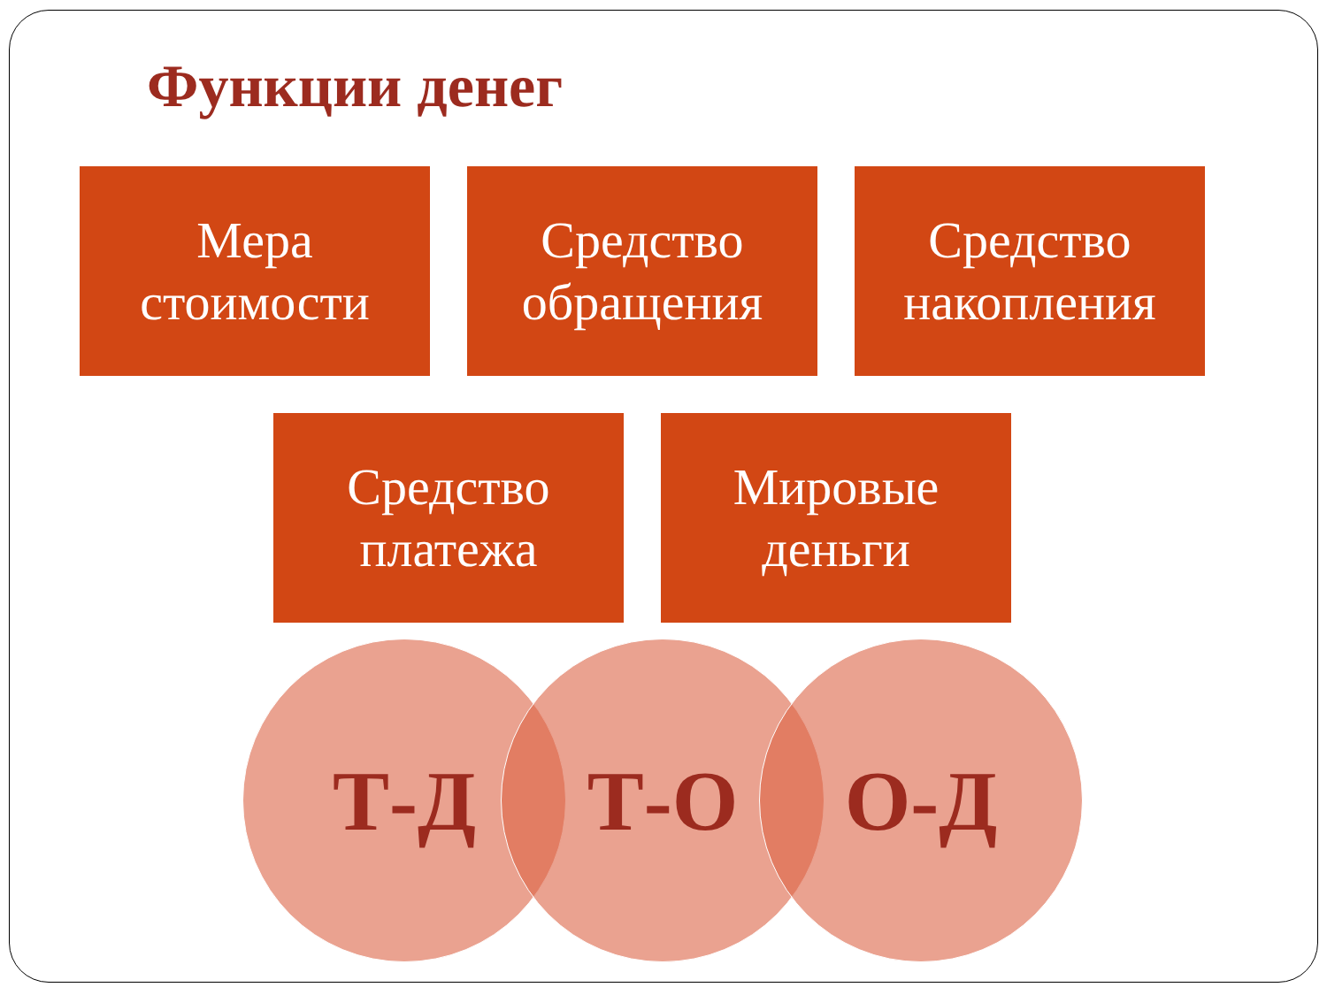Функции денег
Мера
стоимости
Средство
обращения
Средство
накопления
Средство
платежа
Мировые
деньги
Т-Д Т-О О-Д